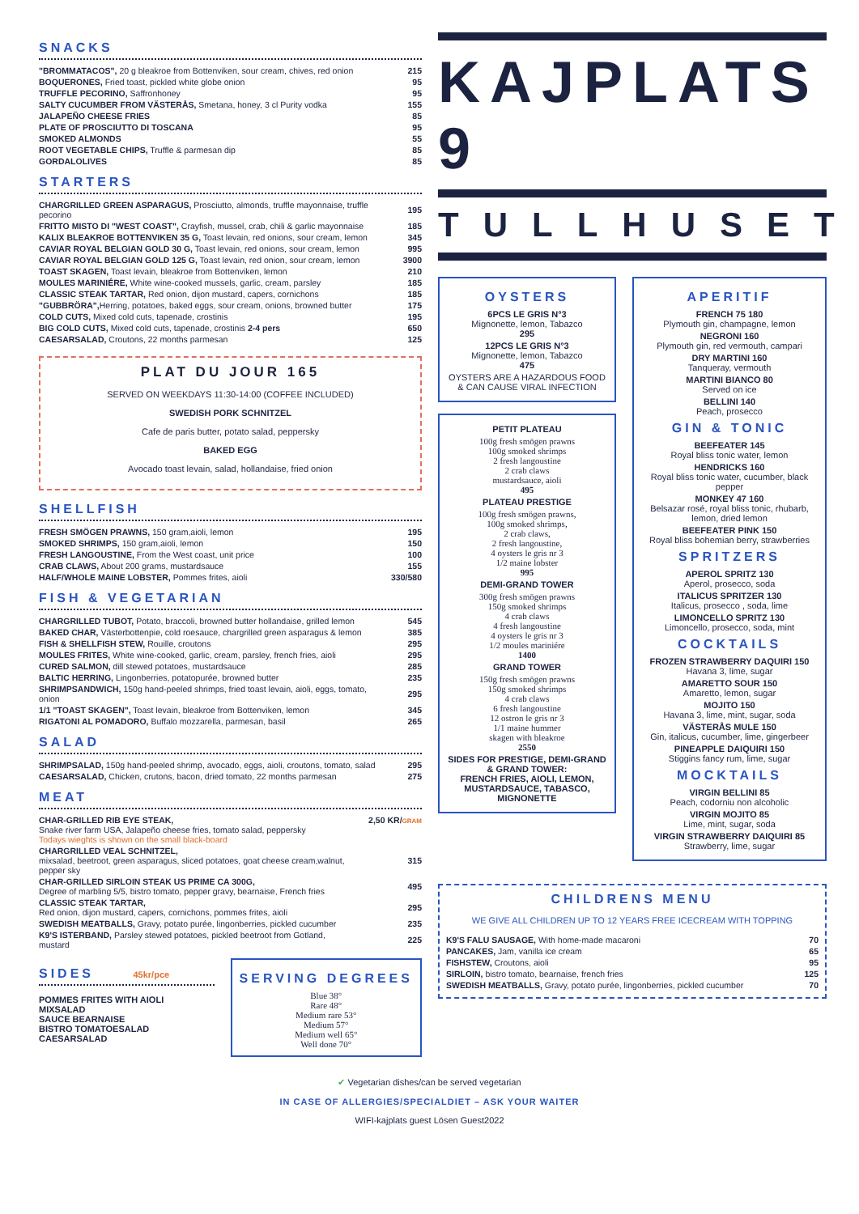SNACKS
| "BROMMATACOS", 20 g bleakroe from Bottenviken, sour cream, chives, red onion | 215 |
| BOQUERONES, Fried toast, pickled white globe onion | 95 |
| TRUFFLE PECORINO, Saffronhoney | 95 |
| SALTY CUCUMBER FROM VÄSTERÅS, Smetana, honey, 3 cl Purity vodka | 155 |
| JALAPEÑO CHEESE FRIES | 85 |
| PLATE OF PROSCIUTTO DI TOSCANA | 95 |
| SMOKED ALMONDS | 55 |
| ROOT VEGETABLE CHIPS, Truffle & parmesan dip | 85 |
| GORDALOLIVES | 85 |
STARTERS
| CHARGRILLED GREEN ASPARAGUS, Prosciutto, almonds, truffle mayonnaise, truffle pecorino | 195 |
| FRITTO MISTO DI "WEST COAST", Crayfish, mussel, crab, chili & garlic mayonnaise | 185 |
| KALIX BLEAKROE BOTTENVIKEN 35 G, Toast levain, red onions, sour cream, lemon | 345 |
| CAVIAR ROYAL BELGIAN GOLD 30 G, Toast levain, red onions, sour cream, lemon | 995 |
| CAVIAR ROYAL BELGIAN GOLD 125 G, Toast levain, red onion, sour cream, lemon | 3900 |
| TOAST SKAGEN, Toast levain, bleakroe from Bottenviken, lemon | 210 |
| MOULES MARINIÉRE, White wine-cooked mussels, garlic, cream, parsley | 185 |
| CLASSIC STEAK TARTAR, Red onion, dijon mustard, capers, cornichons | 185 |
| "GUBBRÖRA", Herring, potatoes, baked eggs, sour cream, onions, browned butter | 175 |
| COLD CUTS, Mixed cold cuts, tapenade, crostinis | 195 |
| BIG COLD CUTS, Mixed cold cuts, tapenade, crostinis 2-4 pers | 650 |
| CAESARSALAD, Croutons, 22 months parmesan | 125 |
PLAT DU JOUR 165
SERVED ON WEEKDAYS 11:30-14:00 (COFFEE INCLUDED)
SWEDISH PORK SCHNITZEL
Cafe de paris butter, potato salad, peppersky
BAKED EGG
Avocado toast levain, salad, hollandaise, fried onion
SHELLFISH
| FRESH SMÖGEN PRAWNS, 150 gram,aioli, lemon | 195 |
| SMOKED SHRIMPS, 150 gram,aioli, lemon | 150 |
| FRESH LANGOUSTINE, From the West coast, unit price | 100 |
| CRAB CLAWS, About 200 grams, mustardsauce | 155 |
| HALF/WHOLE MAINE LOBSTER, Pommes frites, aioli | 330/580 |
FISH & VEGETARIAN
| CHARGRILLED TUBOT, Potato, braccoli, browned butter hollandaise, grilled lemon | 545 |
| BAKED CHAR, Västerbottenpie, cold roesauce, chargrilled green asparagus & lemon | 385 |
| FISH & SHELLFISH STEW, Rouille, croutons | 295 |
| MOULES FRITES, White wine-cooked, garlic, cream, parsley, french fries, aioli | 295 |
| CURED SALMON, dill stewed potatoes, mustardsauce | 285 |
| BALTIC HERRING, Lingonberries, potatopurée, browned butter | 235 |
| SHRIMPSANDWICH, 150g hand-peeled shrimps, fried toast levain, aioli, eggs, tomato, onion | 295 |
| 1/1 "TOAST SKAGEN", Toast levain, bleakroe from Bottenviken, lemon | 345 |
| RIGATONI AL POMADORO, Buffalo mozzarella, parmesan, basil | 265 |
SALAD
| SHRIMPSALAD, 150g hand-peeled shrimp, avocado, eggs, aioli, croutons, tomato, salad | 295 |
| CAESARSALAD, Chicken, crutons, bacon, dried tomato, 22 months parmesan | 275 |
MEAT
| CHAR-GRILLED RIB EYE STEAK, Snake river farm USA, Jalapeño cheese fries, tomato salad, peppersky Todays wieghts is shown on the small black-board | 2,50 KR/ GRAM |
| CHARGRILLED VEAL SCHNITZEL, mixsalad, beetroot, green asparagus, sliced potatoes, goat cheese cream,walnut, pepper sky | 315 |
| CHAR-GRILLED SIRLOIN STEAK US PRIME CA 300G, Degree of marbling 5/5, bistro tomato, pepper gravy, bearnaise, French fries | 495 |
| CLASSIC STEAK TARTAR, Red onion, dijon mustard, capers, cornichons, pommes frites, aioli | 295 |
| SWEDISH MEATBALLS, Gravy, potato purée, lingonberries, pickled cucumber | 235 |
| K9'S ISTERBAND, Parsley stewed potatoes, pickled beetroot from Gotland, mustard | 225 |
SIDES 45kr/pce
POMMES FRITES WITH AIOLI
MIXSALAD
SAUCE BEARNAISE
BISTRO TOMATOESALAD
CAESARSALAD
SERVING DEGREES
Blue 38°
Rare 48°
Medium rare 53°
Medium 57°
Medium well 65°
Well done 70°
KAJPLATS 9
TULLHUSET
OYSTERS
6PCS LE GRIS N°3
Mignonette, lemon, Tabazco
295
12PCS LE GRIS N°3
Mignonette, lemon, Tabazco
475
OYSTERS ARE A HAZARDOUS FOOD & CAN CAUSE VIRAL INFECTION
PETIT PLATEAU
100g fresh smögen prawns
100g smoked shrimps
2 fresh langoustine
2 crab claws
mustardsauce, aioli
495
PLATEAU PRESTIGE
100g fresh smögen prawns,
100g smoked shrimps,
2 crab claws,
2 fresh langoustine,
4 oysters le gris nr 3
1/2 maine lobster
995
DEMI-GRAND TOWER
300g fresh smögen prawns
150g smoked shrimps
4 crab claws
4 fresh langoustine
4 oysters le gris nr 3
1/2 moules mariniére
1400
GRAND TOWER
150g fresh smögen prawns
150g smoked shrimps
4 crab claws
6 fresh langoustine
12 ostron le gris nr 3
1/1 maine hummer
skagen with bleakroe
2550
SIDES FOR PRESTIGE, DEMI-GRAND & GRAND TOWER:
FRENCH FRIES, AIOLI, LEMON, MUSTARDSAUCE, TABASCO, MIGNONETTE
APERITIF
FRENCH 75 180
Plymouth gin, champagne, lemon
NEGRONI 160
Plymouth gin, red vermouth, campari
DRY MARTINI 160
Tanqueray, vermouth
MARTINI BIANCO 80
Served on ice
BELLINI 140
Peach, prosecco
GIN & TONIC
BEEFEATER 145
Royal bliss tonic water, lemon
HENDRICKS 160
Royal bliss tonic water, cucumber, black pepper
MONKEY 47 160
Belsazar rosé, royal bliss tonic, rhubarb, lemon, dried lemon
BEEFEATER PINK 150
Royal bliss bohemian berry, strawberries
SPRITZERS
APEROL SPRITZ 130
Aperol, prosecco, soda
ITALICUS SPRITZER 130
Italicus, prosecco , soda, lime
LIMONCELLO SPRITZ 130
Limoncello, prosecco, soda, mint
COCKTAILS
FROZEN STRAWBERRY DAQUIRI 150
Havana 3, lime, sugar
AMARETTO SOUR 150
Amaretto, lemon, sugar
MOJITO 150
Havana 3, lime, mint, sugar, soda
VÄSTERÅS MULE 150
Gin, italicus, cucumber, lime, gingerbeer
PINEAPPLE DAIQUIRI 150
Stiggins fancy rum, lime, sugar
MOCKTAILS
VIRGIN BELLINI 85
Peach, codorniu non alcoholic
VIRGIN MOJITO 85
Lime, mint, sugar, soda
VIRGIN STRAWBERRY DAIQUIRI 85
Strawberry, lime, sugar
CHILDRENS MENU
WE GIVE ALL CHILDREN UP TO 12 YEARS FREE ICECREAM WITH TOPPING
| K9'S FALU SAUSAGE, With home-made macaroni | 70 |
| PANCAKES, Jam, vanilla ice cream | 65 |
| FISHSTEW, Croutons, aioli | 95 |
| SIRLOIN, bistro tomato, bearnaise, french fries | 125 |
| SWEDISH MEATBALLS, Gravy, potato purée, lingonberries, pickled cucumber | 70 |
✔ Vegetarian dishes/can be served vegetarian
IN CASE OF ALLERGIES/SPECIALDIET – ASK YOUR WAITER
WIFI-kajplats guest Lösen Guest2022